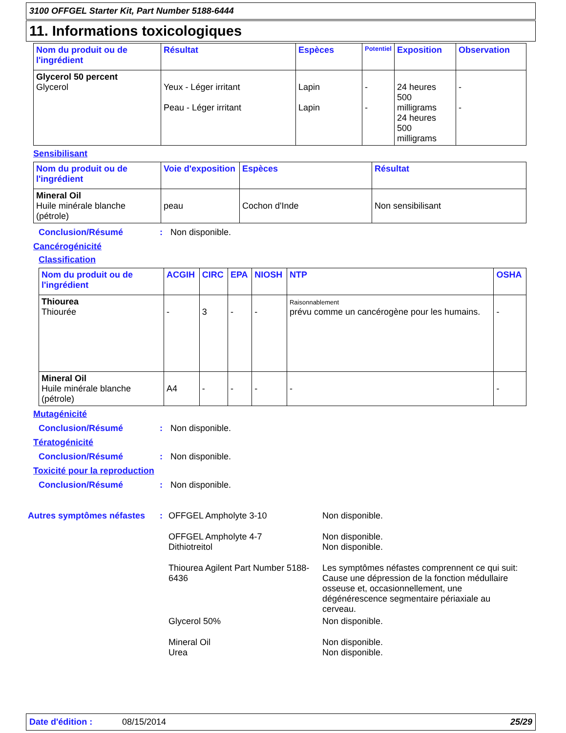3100 OFFGEL Starter Kit, Part Number 5188-6444
11. Informations toxicologiques
| Nom du produit ou de l'ingrédient | Résultat | Espèces | Potentiel | Exposition | Observation |
| --- | --- | --- | --- | --- | --- |
| Glycerol 50 percent Glycerol | Yeux - Léger irritant Peau - Léger irritant | Lapin Lapin | - - | 24 heures 500 milligrams 24 heures 500 milligrams | - - |
Sensibilisant
| Nom du produit ou de l'ingrédient | Voie d'exposition | Espèces | Résultat |
| --- | --- | --- | --- |
| Mineral Oil Huile minérale blanche (pétrole) | peau | Cochon d'Inde | Non sensibilisant |
Conclusion/Résumé: Non disponible.
Cancérogénicité
Classification
| Nom du produit ou de l'ingrédient | ACGIH | CIRC | EPA | NIOSH | NTP | OSHA |
| --- | --- | --- | --- | --- | --- | --- |
| Thiourea Thiourée | - | 3 | - | - | Raisonnablement prévu comme un cancérogène pour les humains. | - |
| Mineral Oil Huile minérale blanche (pétrole) | A4 | - | - | - | - | - |
Mutagénicité
Conclusion/Résumé: Non disponible.
Tératogénicité
Conclusion/Résumé: Non disponible.
Toxicité pour la reproduction
Conclusion/Résumé: Non disponible.
| Autres symptômes néfastes | : | OFFGEL Ampholyte 3-10 | Non disponible. |
| | | OFFGEL Ampholyte 4-7 Dithiotreitol | Non disponible. Non disponible. |
| | | Thiourea Agilent Part Number 5188-6436 | Les symptômes néfastes comprennent ce qui suit: Cause une dépression de la fonction médullaire osseuse et, occasionnellement, une dégénérescence segmentaire périaxiale au cerveau. |
| | | Glycerol 50% | Non disponible. |
| | | Mineral Oil Urea | Non disponible. Non disponible. |
Date d'édition : 08/15/2014 25/29